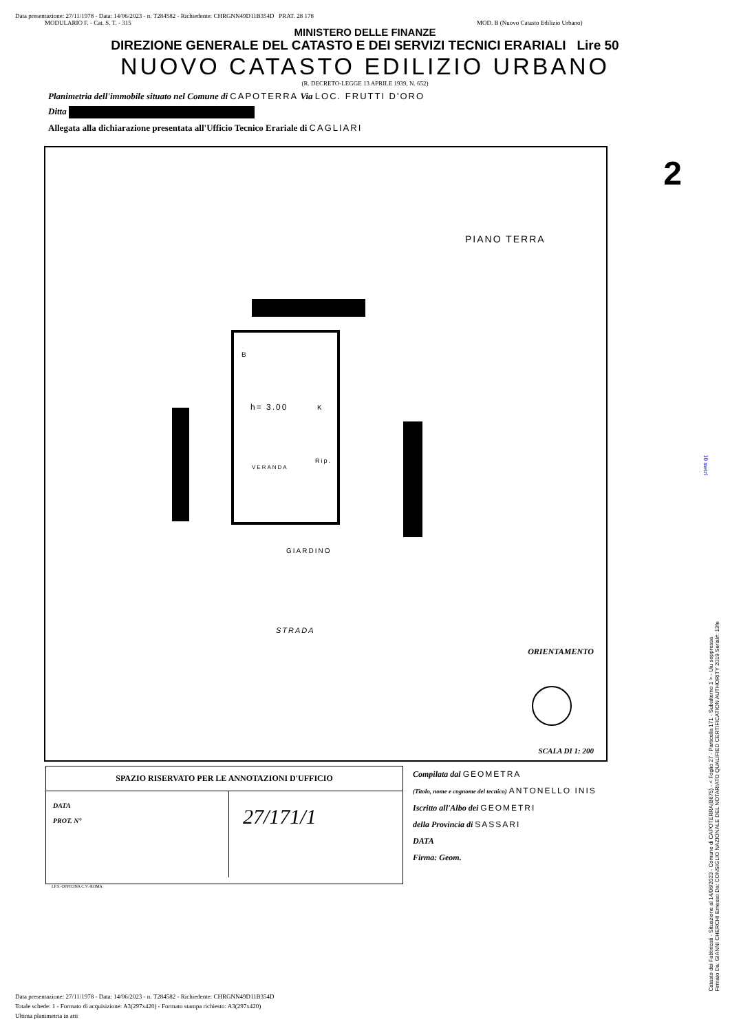Data presentazione: 27/11/1978 - Data: 14/06/2023 - n. T284582 - Richiedente: CHRGNN49D11B354D PRAT. 28 178
MODULARIO F. - Cat. S. T. - 315 MOD. B (Nuovo Catasto Edilizio Urbano)
MINISTERO DELLE FINANZE
DIREZIONE GENERALE DEL CATASTO E DEI SERVIZI TECNICI ERARIALI Lire 50
NUOVO CATASTO EDILIZIO URBANO
(R. DECRETO-LEGGE 13 APRILE 1939, N. 652)
Planimetria dell'immobile situato nel Comune di CAPOTERRA Via LOC. FRUTTI D'ORO
Ditta
Allegata alla dichiarazione presentata all'Ufficio Tecnico Erariale di CAGLIARI
2
PIANO TERRA
B
h= 3.00 K
VERANDA
Rip.
GIARDINO
STRADA
ORIENTAMENTO
SCALA DI 1: 200
SPAZIO RISERVATO PER LE ANNOTAZIONI D'UFFICIO
DATA
PROT. N°
27/171/1
Compilata dal GEOMETRA
(Titolo, nome e cognome del tecnico) ANTONELLO INIS
Iscritto all'Albo dei GEOMETRI
della Provincia di SASSARI
DATA
Firma: Geom.
I.P.S.-OFFICINA C.V.-ROMA
Data presentazione: 27/11/1978 - Data: 14/06/2023 - n. T284582 - Richiedente: CHRGNN49D11B354D
Totale schede: 1 - Formato di acquisizione: A3(297x420) - Formato stampa richiesto: A3(297x420)
Ultima planimetria in atti
Catasto dei Fabbricati - Situazione al 14/06/2023 - Comune di CAPOTERRA(B675) - < Foglio 27 - Particella 171 - Subalterno 1 > - Uiu soppressa
Firmato Da: GIANNI CHERCHI Emesso Da: CONSIGLIO NAZIONALE DEL NOTARIATO QUALIFIED CERTIFICATION AUTHORITY 2019 Serial#: 13fe
10 metri